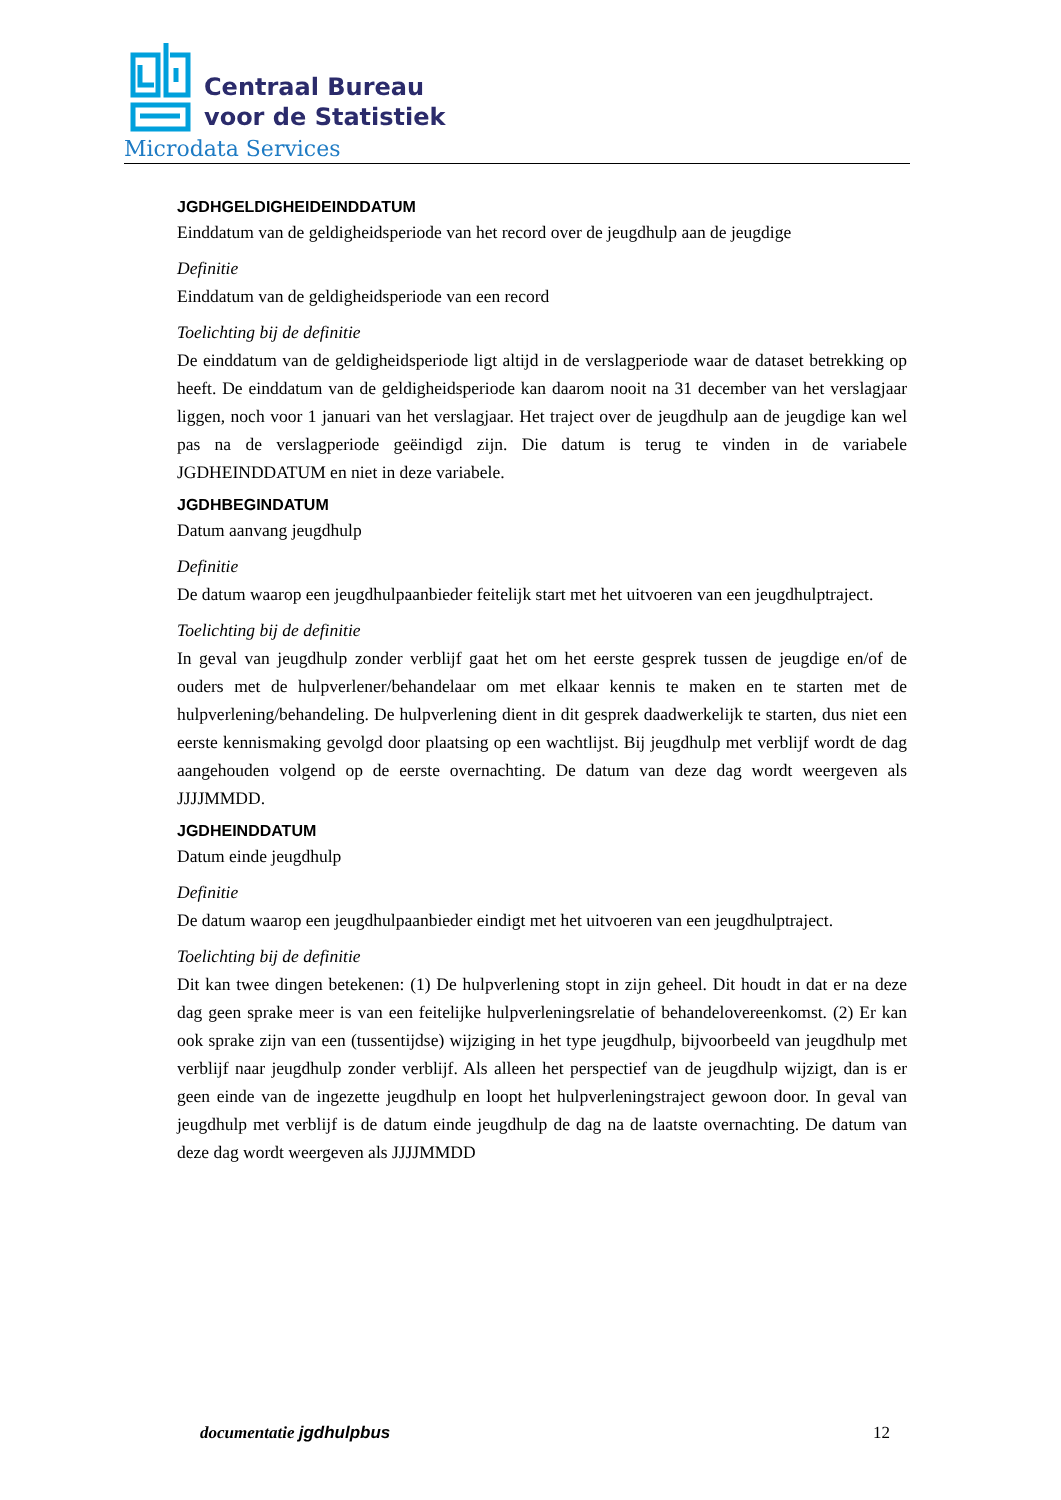Centraal Bureau
voor de Statistiek
Microdata Services
JGDHGELDIGHEIDEINDDATUM
Einddatum van de geldigheidsperiode van het record over de jeugdhulp aan de jeugdige
Definitie
Einddatum van de geldigheidsperiode van een record
Toelichting bij de definitie
De einddatum van de geldigheidsperiode ligt altijd in de verslagperiode waar de dataset betrekking op heeft. De einddatum van de geldigheidsperiode kan daarom nooit na 31 december van het verslagjaar liggen, noch voor 1 januari van het verslagjaar. Het traject over de jeugdhulp aan de jeugdige kan wel pas na de verslagperiode geëindigd zijn. Die datum is terug te vinden in de variabele JGDHEINDDATUM en niet in deze variabele.
JGDHBEGINDATUM
Datum aanvang jeugdhulp
Definitie
De datum waarop een jeugdhulpaanbieder feitelijk start met het uitvoeren van een jeugdhulptraject.
Toelichting bij de definitie
In geval van jeugdhulp zonder verblijf gaat het om het eerste gesprek tussen de jeugdige en/of de ouders met de hulpverlener/behandelaar om met elkaar kennis te maken en te starten met de hulpverlening/behandeling. De hulpverlening dient in dit gesprek daadwerkelijk te starten, dus niet een eerste kennismaking gevolgd door plaatsing op een wachtlijst. Bij jeugdhulp met verblijf wordt de dag aangehouden volgend op de eerste overnachting. De datum van deze dag wordt weergeven als JJJJMMDD.
JGDHEINDDATUM
Datum einde jeugdhulp
Definitie
De datum waarop een jeugdhulpaanbieder eindigt met het uitvoeren van een jeugdhulptraject.
Toelichting bij de definitie
Dit kan twee dingen betekenen: (1) De hulpverlening stopt in zijn geheel. Dit houdt in dat er na deze dag geen sprake meer is van een feitelijke hulpverleningsrelatie of behandelovereenkomst. (2) Er kan ook sprake zijn van een (tussentijdse) wijziging in het type jeugdhulp, bijvoorbeeld van jeugdhulp met verblijf naar jeugdhulp zonder verblijf. Als alleen het perspectief van de jeugdhulp wijzigt, dan is er geen einde van de ingezette jeugdhulp en loopt het hulpverleningstraject gewoon door. In geval van jeugdhulp met verblijf is de datum einde jeugdhulp de dag na de laatste overnachting. De datum van deze dag wordt weergeven als JJJJMMDD
documentatie jgdhulpbus 12